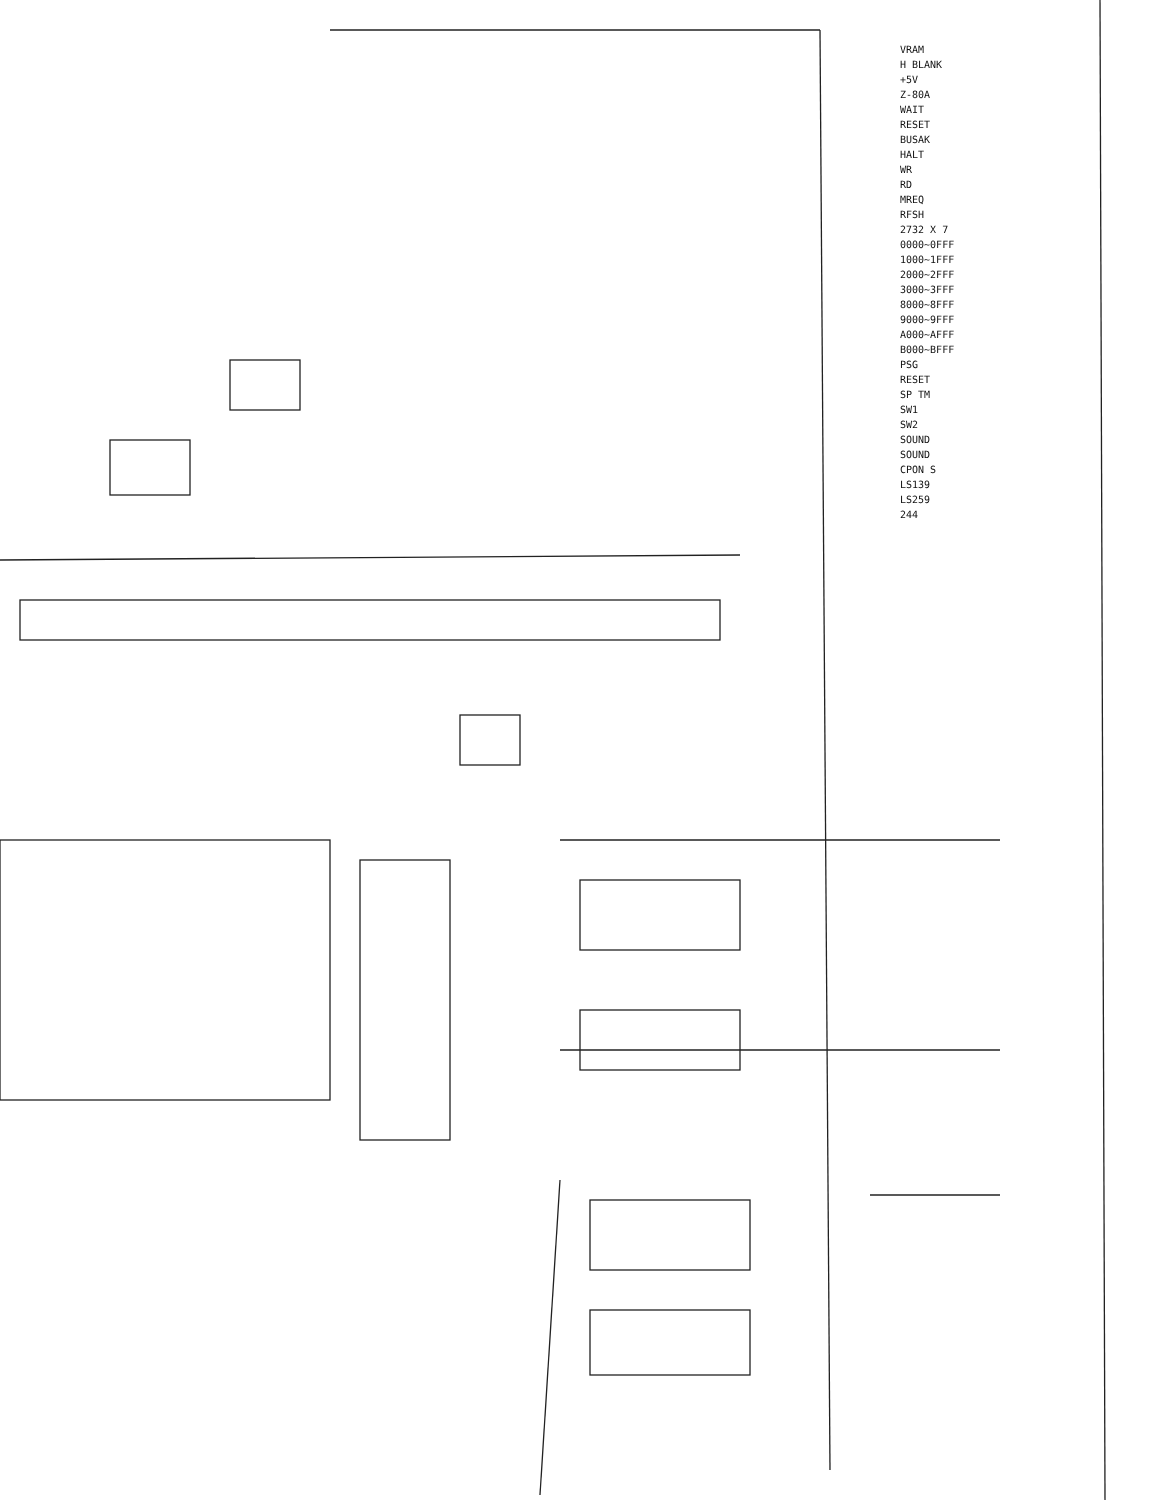VRAM
H BLANK
+5V
Z-80A
WAIT
RESET
BUSAK
HALT
WR
RD
MREQ
RFSH
2732 X 7
0000~0FFF
1000~1FFF
2000~2FFF
3000~3FFF
8000~8FFF
9000~9FFF
A000~AFFF
B000~BFFF
PSG
RESET
SP TM
SW1
SW2
SOUND
SOUND
CPON S
LS139
LS259
244